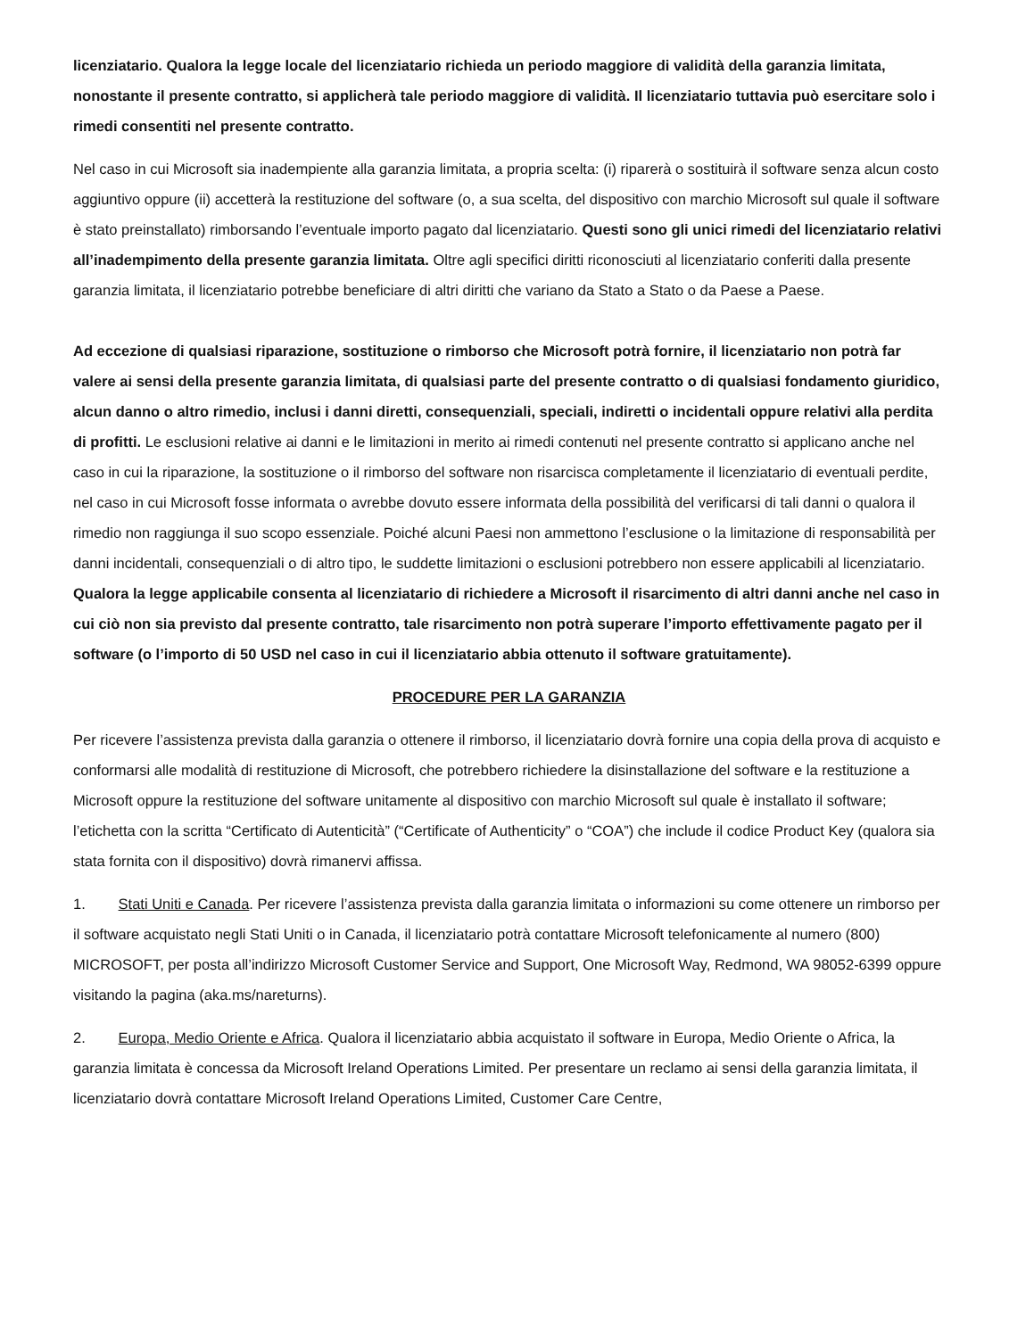licenziatario. Qualora la legge locale del licenziatario richieda un periodo maggiore di validità della garanzia limitata, nonostante il presente contratto, si applicherà tale periodo maggiore di validità. Il licenziatario tuttavia può esercitare solo i rimedi consentiti nel presente contratto.
Nel caso in cui Microsoft sia inadempiente alla garanzia limitata, a propria scelta: (i) riparerà o sostituirà il software senza alcun costo aggiuntivo oppure (ii) accetterà la restituzione del software (o, a sua scelta, del dispositivo con marchio Microsoft sul quale il software è stato preinstallato) rimborsando l’eventuale importo pagato dal licenziatario. Questi sono gli unici rimedi del licenziatario relativi all’inadempimento della presente garanzia limitata. Oltre agli specifici diritti riconosciuti al licenziatario conferiti dalla presente garanzia limitata, il licenziatario potrebbe beneficiare di altri diritti che variano da Stato a Stato o da Paese a Paese.
Ad eccezione di qualsiasi riparazione, sostituzione o rimborso che Microsoft potrà fornire, il licenziatario non potrà far valere ai sensi della presente garanzia limitata, di qualsiasi parte del presente contratto o di qualsiasi fondamento giuridico, alcun danno o altro rimedio, inclusi i danni diretti, consequenziali, speciali, indiretti o incidentali oppure relativi alla perdita di profitti. Le esclusioni relative ai danni e le limitazioni in merito ai rimedi contenuti nel presente contratto si applicano anche nel caso in cui la riparazione, la sostituzione o il rimborso del software non risarcisca completamente il licenziatario di eventuali perdite, nel caso in cui Microsoft fosse informata o avrebbe dovuto essere informata della possibilità del verificarsi di tali danni o qualora il rimedio non raggiunga il suo scopo essenziale. Poiché alcuni Paesi non ammettono l’esclusione o la limitazione di responsabilità per danni incidentali, consequenziali o di altro tipo, le suddette limitazioni o esclusioni potrebbero non essere applicabili al licenziatario. Qualora la legge applicabile consenta al licenziatario di richiedere a Microsoft il risarcimento di altri danni anche nel caso in cui ciò non sia previsto dal presente contratto, tale risarcimento non potrà superare l’importo effettivamente pagato per il software (o l’importo di 50 USD nel caso in cui il licenziatario abbia ottenuto il software gratuitamente).
PROCEDURE PER LA GARANZIA
Per ricevere l’assistenza prevista dalla garanzia o ottenere il rimborso, il licenziatario dovrà fornire una copia della prova di acquisto e conformarsi alle modalità di restituzione di Microsoft, che potrebbero richiedere la disinstallazione del software e la restituzione a Microsoft oppure la restituzione del software unitamente al dispositivo con marchio Microsoft sul quale è installato il software; l’etichetta con la scritta “Certificato di Autenticità” (“Certificate of Authenticity” o “COA”) che include il codice Product Key (qualora sia stata fornita con il dispositivo) dovrà rimanervi affissa.
1. Stati Uniti e Canada. Per ricevere l’assistenza prevista dalla garanzia limitata o informazioni su come ottenere un rimborso per il software acquistato negli Stati Uniti o in Canada, il licenziatario potrà contattare Microsoft telefonicamente al numero (800) MICROSOFT, per posta all’indirizzo Microsoft Customer Service and Support, One Microsoft Way, Redmond, WA 98052-6399 oppure visitando la pagina (aka.ms/nareturns).
2. Europa, Medio Oriente e Africa. Qualora il licenziatario abbia acquistato il software in Europa, Medio Oriente o Africa, la garanzia limitata è concessa da Microsoft Ireland Operations Limited. Per presentare un reclamo ai sensi della garanzia limitata, il licenziatario dovrà contattare Microsoft Ireland Operations Limited, Customer Care Centre,